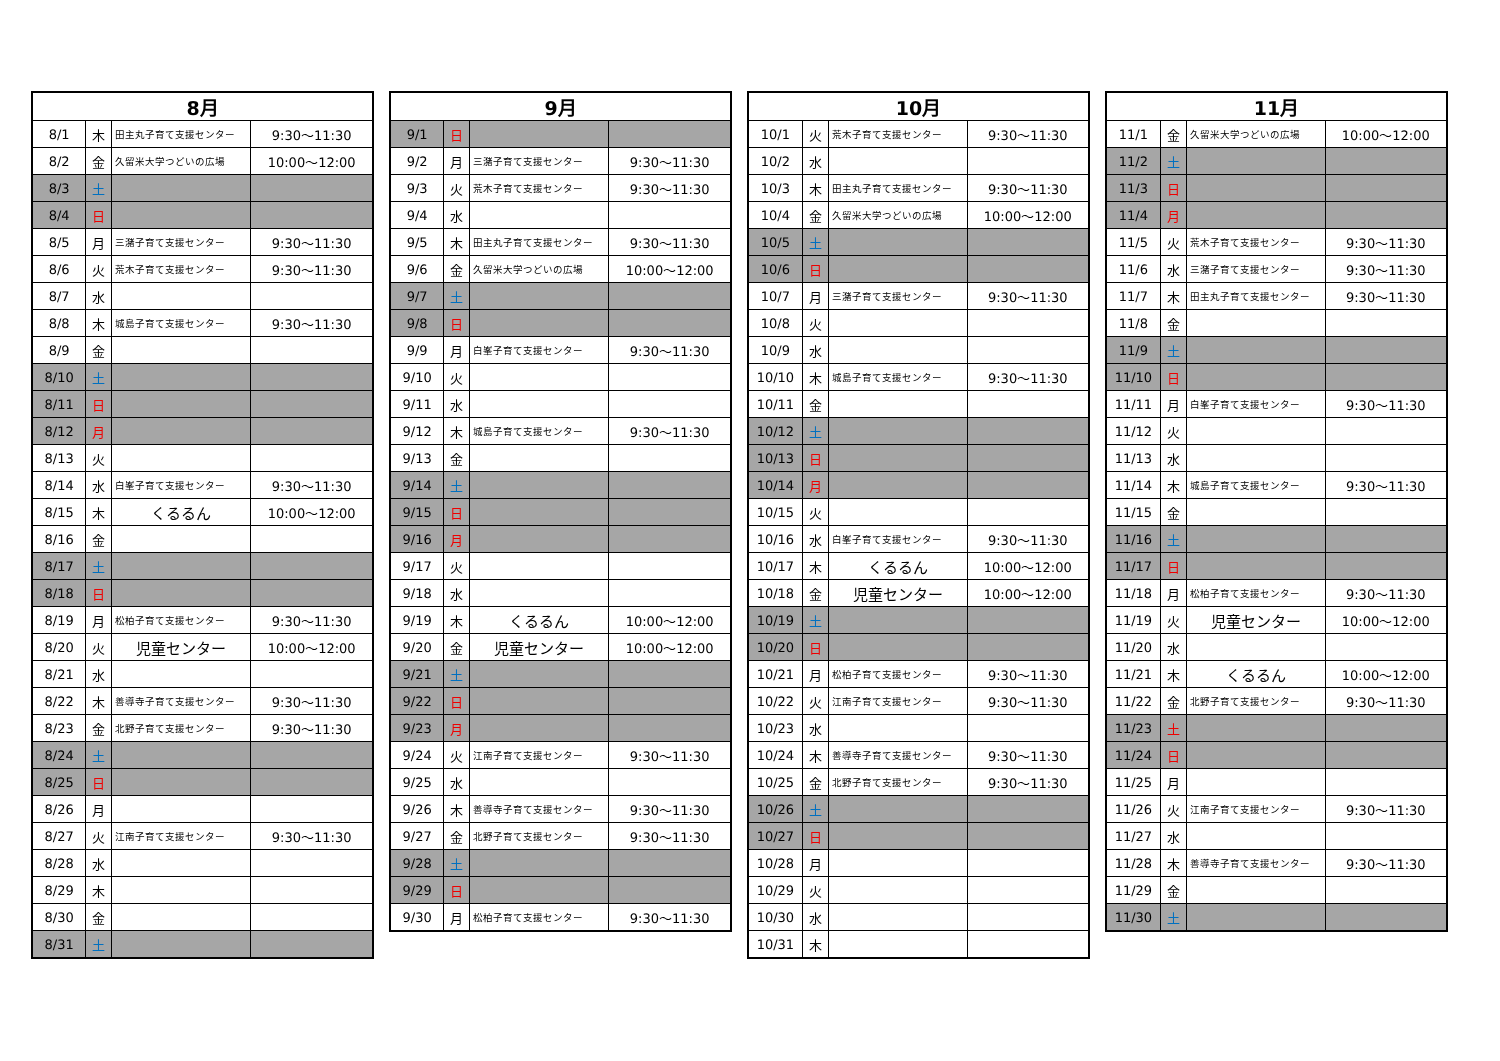| 8月 | | | |
| --- | --- | --- | --- |
| 8/1 | 木 | 田主丸子育て支援センター | 9:30～11:30 |
| 8/2 | 金 | 久留米大学つどいの広場 | 10:00～12:00 |
| 8/3 | 土 | | |
| 8/4 | 日 | | |
| 8/5 | 月 | 三潴子育て支援センター | 9:30～11:30 |
| 8/6 | 火 | 荒木子育て支援センター | 9:30～11:30 |
| 8/7 | 水 | | |
| 8/8 | 木 | 城島子育て支援センター | 9:30～11:30 |
| 8/9 | 金 | | |
| 8/10 | 土 | | |
| 8/11 | 日 | | |
| 8/12 | 月 | | |
| 8/13 | 火 | | |
| 8/14 | 水 | 白峯子育て支援センター | 9:30～11:30 |
| 8/15 | 木 | くるるん | 10:00～12:00 |
| 8/16 | 金 | | |
| 8/17 | 土 | | |
| 8/18 | 日 | | |
| 8/19 | 月 | 松柏子育て支援センター | 9:30～11:30 |
| 8/20 | 火 | 児童センター | 10:00～12:00 |
| 8/21 | 水 | | |
| 8/22 | 木 | 善導寺子育て支援センター | 9:30～11:30 |
| 8/23 | 金 | 北野子育て支援センター | 9:30～11:30 |
| 8/24 | 土 | | |
| 8/25 | 日 | | |
| 8/26 | 月 | | |
| 8/27 | 火 | 江南子育て支援センター | 9:30～11:30 |
| 8/28 | 水 | | |
| 8/29 | 木 | | |
| 8/30 | 金 | | |
| 8/31 | 土 | | |
| 9月 | | | |
| --- | --- | --- | --- |
| 9/1 | 日 | | |
| 9/2 | 月 | 三潴子育て支援センター | 9:30～11:30 |
| 9/3 | 火 | 荒木子育て支援センター | 9:30～11:30 |
| 9/4 | 水 | | |
| 9/5 | 木 | 田主丸子育て支援センター | 9:30～11:30 |
| 9/6 | 金 | 久留米大学つどいの広場 | 10:00～12:00 |
| 9/7 | 土 | | |
| 9/8 | 日 | | |
| 9/9 | 月 | 白峯子育て支援センター | 9:30～11:30 |
| 9/10 | 火 | | |
| 9/11 | 水 | | |
| 9/12 | 木 | 城島子育て支援センター | 9:30～11:30 |
| 9/13 | 金 | | |
| 9/14 | 土 | | |
| 9/15 | 日 | | |
| 9/16 | 月 | | |
| 9/17 | 火 | | |
| 9/18 | 水 | | |
| 9/19 | 木 | くるるん | 10:00～12:00 |
| 9/20 | 金 | 児童センター | 10:00～12:00 |
| 9/21 | 土 | | |
| 9/22 | 日 | | |
| 9/23 | 月 | | |
| 9/24 | 火 | 江南子育て支援センター | 9:30～11:30 |
| 9/25 | 水 | | |
| 9/26 | 木 | 善導寺子育て支援センター | 9:30～11:30 |
| 9/27 | 金 | 北野子育て支援センター | 9:30～11:30 |
| 9/28 | 土 | | |
| 9/29 | 日 | | |
| 9/30 | 月 | 松柏子育て支援センター | 9:30～11:30 |
| 10月 | | | |
| --- | --- | --- | --- |
| 10/1 | 火 | 荒木子育て支援センター | 9:30～11:30 |
| 10/2 | 水 | | |
| 10/3 | 木 | 田主丸子育て支援センター | 9:30～11:30 |
| 10/4 | 金 | 久留米大学つどいの広場 | 10:00～12:00 |
| 10/5 | 土 | | |
| 10/6 | 日 | | |
| 10/7 | 月 | 三潴子育て支援センター | 9:30～11:30 |
| 10/8 | 火 | | |
| 10/9 | 水 | | |
| 10/10 | 木 | 城島子育て支援センター | 9:30～11:30 |
| 10/11 | 金 | | |
| 10/12 | 土 | | |
| 10/13 | 日 | | |
| 10/14 | 月 | | |
| 10/15 | 火 | | |
| 10/16 | 水 | 白峯子育て支援センター | 9:30～11:30 |
| 10/17 | 木 | くるるん | 10:00～12:00 |
| 10/18 | 金 | 児童センター | 10:00～12:00 |
| 10/19 | 土 | | |
| 10/20 | 日 | | |
| 10/21 | 月 | 松柏子育て支援センター | 9:30～11:30 |
| 10/22 | 火 | 江南子育て支援センター | 9:30～11:30 |
| 10/23 | 水 | | |
| 10/24 | 木 | 善導寺子育て支援センター | 9:30～11:30 |
| 10/25 | 金 | 北野子育て支援センター | 9:30～11:30 |
| 10/26 | 土 | | |
| 10/27 | 日 | | |
| 10/28 | 月 | | |
| 10/29 | 火 | | |
| 10/30 | 水 | | |
| 10/31 | 木 | | |
| 11月 | | | |
| --- | --- | --- | --- |
| 11/1 | 金 | 久留米大学つどいの広場 | 10:00～12:00 |
| 11/2 | 土 | | |
| 11/3 | 日 | | |
| 11/4 | 月 | | |
| 11/5 | 火 | 荒木子育て支援センター | 9:30～11:30 |
| 11/6 | 水 | 三潴子育て支援センター | 9:30～11:30 |
| 11/7 | 木 | 田主丸子育て支援センター | 9:30～11:30 |
| 11/8 | 金 | | |
| 11/9 | 土 | | |
| 11/10 | 日 | | |
| 11/11 | 月 | 白峯子育て支援センター | 9:30～11:30 |
| 11/12 | 火 | | |
| 11/13 | 水 | | |
| 11/14 | 木 | 城島子育て支援センター | 9:30～11:30 |
| 11/15 | 金 | | |
| 11/16 | 土 | | |
| 11/17 | 日 | | |
| 11/18 | 月 | 松柏子育て支援センター | 9:30～11:30 |
| 11/19 | 火 | 児童センター | 10:00～12:00 |
| 11/20 | 水 | | |
| 11/21 | 木 | くるるん | 10:00～12:00 |
| 11/22 | 金 | 北野子育て支援センター | 9:30～11:30 |
| 11/23 | 土 | | |
| 11/24 | 日 | | |
| 11/25 | 月 | | |
| 11/26 | 火 | 江南子育て支援センター | 9:30～11:30 |
| 11/27 | 水 | | |
| 11/28 | 木 | 善導寺子育て支援センター | 9:30～11:30 |
| 11/29 | 金 | | |
| 11/30 | 土 | | |